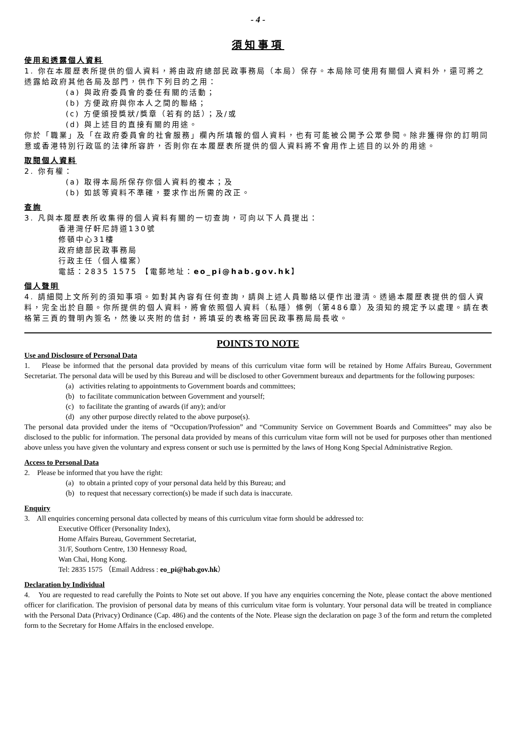- 4 -
須知事項
使用和透露個人資料
1. 你在本履歷表所提供的個人資料，將由政府總部民政事務局（本局）保存。本局除可使用有關個人資料外，還可將之透露給政府其他各局及部門，供作下列目的之用：
(a) 與政府委員會的委任有關的活動；
(b) 方便政府與你本人之間的聯絡；
(c) 方便頒授獎狀/獎章（若有的話）；及/或
(d) 與上述目的直接有關的用途。
你於「職業」及「在政府委員會的社會服務」欄內所填報的個人資料，也有可能被公開予公眾參閱。除非獲得你的訂明同意或香港特別行政區的法律所容許，否則你在本履歷表所提供的個人資料將不會用作上述目的以外的用途。
取閱個人資料
2. 你有權：
(a) 取得本局所保存你個人資料的複本；及
(b) 如該等資料不準確，要求作出所需的改正。
查詢
3. 凡與本履歷表所收集得的個人資料有關的一切查詢，可向以下人員提出：
香港灣仔軒尼詩道130號
修頓中心31樓
政府總部民政事務局
行政主任（個人檔案）
電話：2835 1575 【電郵地址：eo_pi@hab.gov.hk】
個人聲明
4. 請細閱上文所列的須知事項。如對其內容有任何查詢，請與上述人員聯絡以便作出澄清。透過本履歷表提供的個人資料，完全出於自願。你所提供的個人資料，將會依照個人資料（私隱）條例（第486章）及須知的規定予以處理。請在表格第三頁的聲明內簽名，然後以夾附的信封，將填妥的表格寄回民政事務局局長收。
POINTS TO NOTE
Use and Disclosure of Personal Data
1. Please be informed that the personal data provided by means of this curriculum vitae form will be retained by Home Affairs Bureau, Government Secretariat. The personal data will be used by this Bureau and will be disclosed to other Government bureaux and departments for the following purposes:
(a) activities relating to appointments to Government boards and committees;
(b) to facilitate communication between Government and yourself;
(c) to facilitate the granting of awards (if any); and/or
(d) any other purpose directly related to the above purpose(s).
The personal data provided under the items of “Occupation/Profession” and “Community Service on Government Boards and Committees” may also be disclosed to the public for information. The personal data provided by means of this curriculum vitae form will not be used for purposes other than mentioned above unless you have given the voluntary and express consent or such use is permitted by the laws of Hong Kong Special Administrative Region.
Access to Personal Data
2. Please be informed that you have the right:
(a) to obtain a printed copy of your personal data held by this Bureau; and
(b) to request that necessary correction(s) be made if such data is inaccurate.
Enquiry
3. All enquiries concerning personal data collected by means of this curriculum vitae form should be addressed to:
Executive Officer (Personality Index),
Home Affairs Bureau, Government Secretariat,
31/F, Southorn Centre, 130 Hennessy Road,
Wan Chai, Hong Kong.
Tel: 2835 1575 （Email Address : eo_pi@hab.gov.hk）
Declaration by Individual
4. You are requested to read carefully the Points to Note set out above. If you have any enquiries concerning the Note, please contact the above mentioned officer for clarification. The provision of personal data by means of this curriculum vitae form is voluntary. Your personal data will be treated in compliance with the Personal Data (Privacy) Ordinance (Cap. 486) and the contents of the Note. Please sign the declaration on page 3 of the form and return the completed form to the Secretary for Home Affairs in the enclosed envelope.